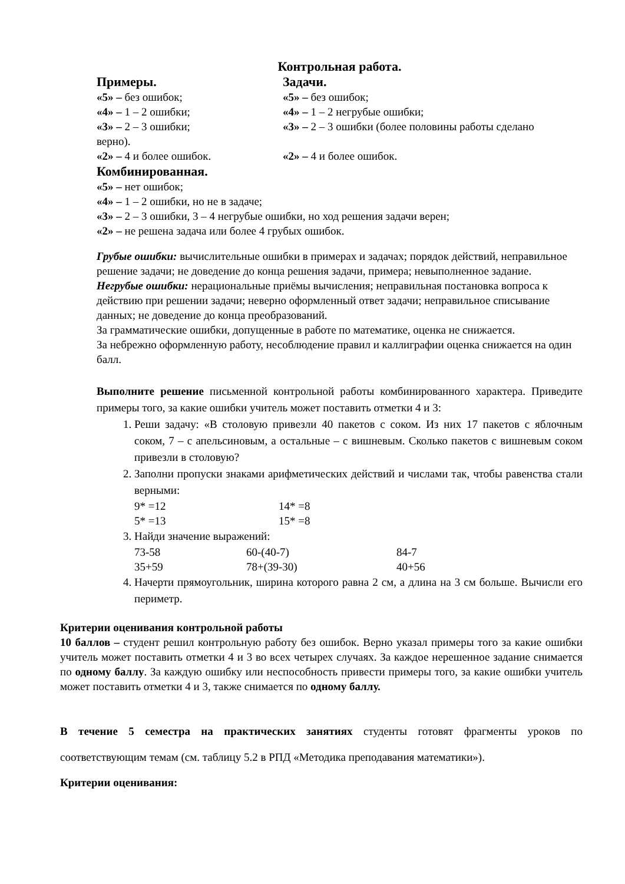Контрольная работа.
Примеры. Задачи.
«5» – без ошибок; «5» – без ошибок;
«4» – 1 – 2 ошибки; «4» – 1 – 2 негрубые ошибки;
«3» – 2 – 3 ошибки; «3» – 2 – 3 ошибки (более половины работы сделано
верно).
«2» – 4 и более ошибок. «2» – 4 и более ошибок.
Комбинированная.
«5» – нет ошибок;
«4» – 1 – 2 ошибки, но не в задаче;
«3» – 2 – 3 ошибки, 3 – 4 негрубые ошибки, но ход решения задачи верен;
«2» – не решена задача или более 4 грубых ошибок.
Грубые ошибки: вычислительные ошибки в примерах и задачах; порядок действий, неправильное решение задачи; не доведение до конца решения задачи, примера; невыполненное задание.
Негрубые ошибки: нерациональные приёмы вычисления; неправильная постановка вопроса к действию при решении задачи; неверно оформленный ответ задачи; неправильное списывание данных; не доведение до конца преобразований.
За грамматические ошибки, допущенные в работе по математике, оценка не снижается.
За небрежно оформленную работу, несоблюдение правил и каллиграфии оценка снижается на один балл.
Выполните решение письменной контрольной работы комбинированного характера. Приведите примеры того, за какие ошибки учитель может поставить отметки 4 и 3:
1. Реши задачу: «В столовую привезли 40 пакетов с соком. Из них 17 пакетов с яблочным соком, 7 – с апельсиновым, а остальные – с вишневым. Сколько пакетов с вишневым соком привезли в столовую?
2. Заполни пропуски знаками арифметических действий и числами так, чтобы равенства стали верными:
9* =12 14* =8
5* =13 15* =8
3. Найди значение выражений:
73-58 60-(40-7) 84-7
35+59 78+(39-30) 40+56
4. Начерти прямоугольник, ширина которого равна 2 см, а длина на 3 см больше. Вычисли его периметр.
Критерии оценивания контрольной работы
10 баллов – студент решил контрольную работу без ошибок. Верно указал примеры того за какие ошибки учитель может поставить отметки 4 и 3 во всех четырех случаях. За каждое нерешенное задание снимается по одному баллу. За каждую ошибку или неспособность привести примеры того, за какие ошибки учитель может поставить отметки 4 и 3, также снимается по одному баллу.
В течение 5 семестра на практических занятиях студенты готовят фрагменты уроков по соответствующим темам (см. таблицу 5.2 в РПД «Методика преподавания математики»).
Критерии оценивания: